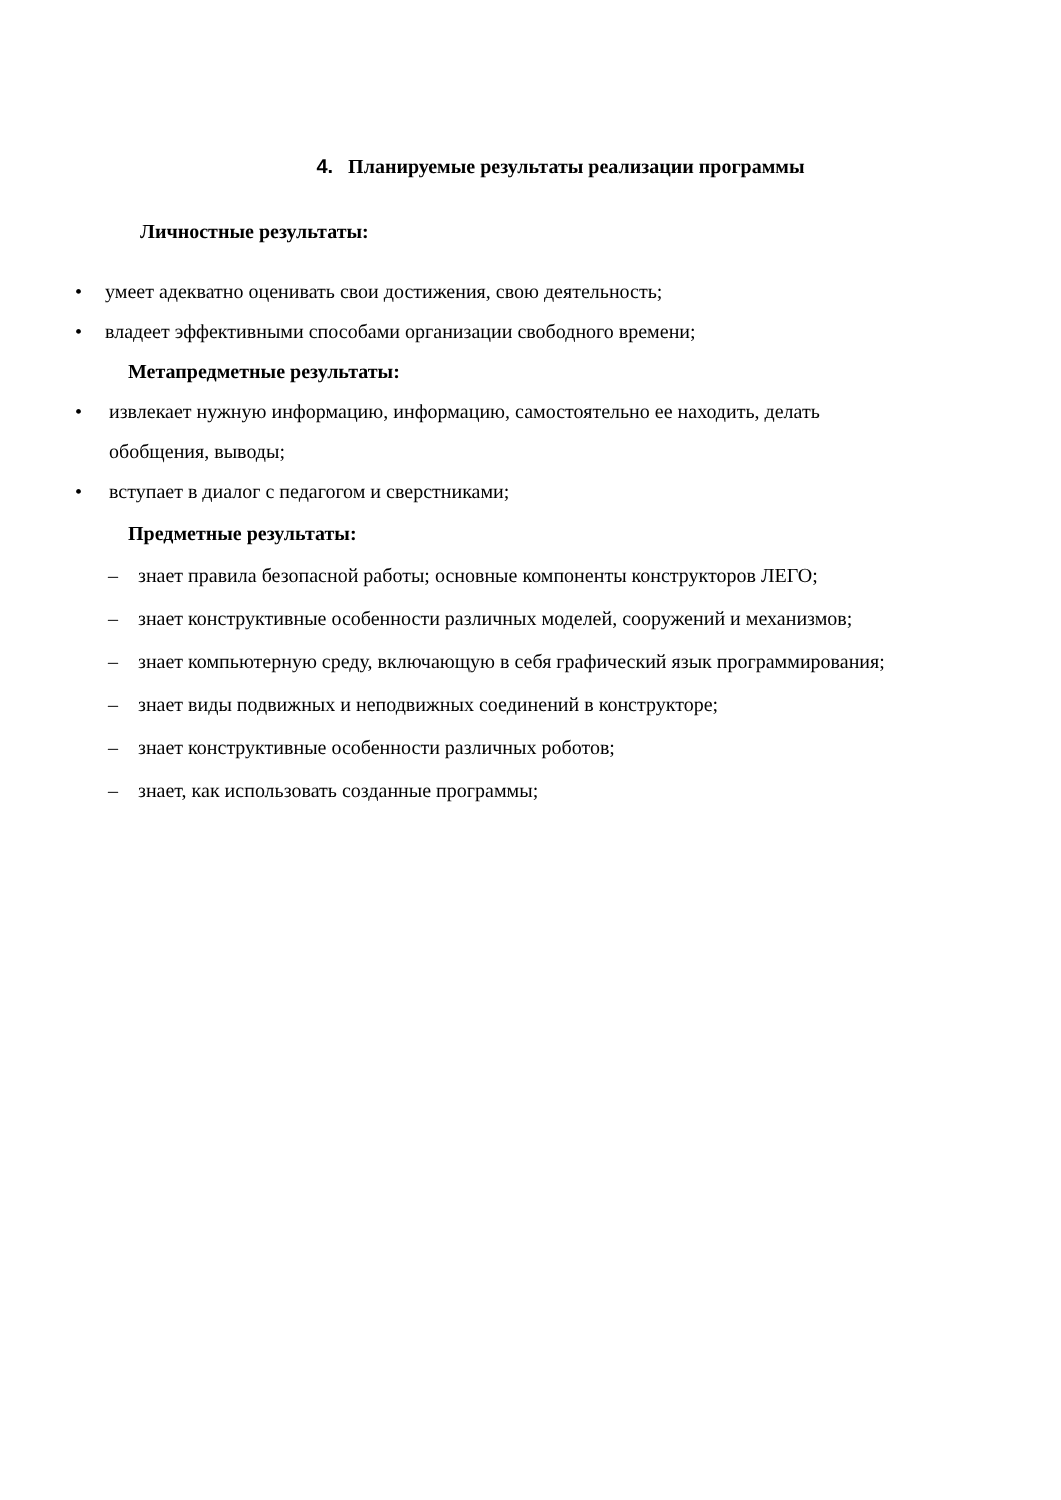4. Планируемые результаты реализации программы
Личностные результаты:
• умеет адекватно оценивать свои достижения, свою деятельность;
• владеет эффективными способами организации свободного времени;
Метапредметные результаты:
• извлекает нужную информацию, информацию, самостоятельно ее находить, делать обобщения, выводы;
• вступает в диалог с педагогом и сверстниками;
Предметные результаты:
– знает правила безопасной работы; основные компоненты конструкторов ЛЕГО;
– знает конструктивные особенности различных моделей, сооружений и механизмов;
– знает компьютерную среду, включающую в себя графический язык программирования;
– знает виды подвижных и неподвижных соединений в конструкторе;
– знает конструктивные особенности различных роботов;
– знает, как использовать созданные программы;